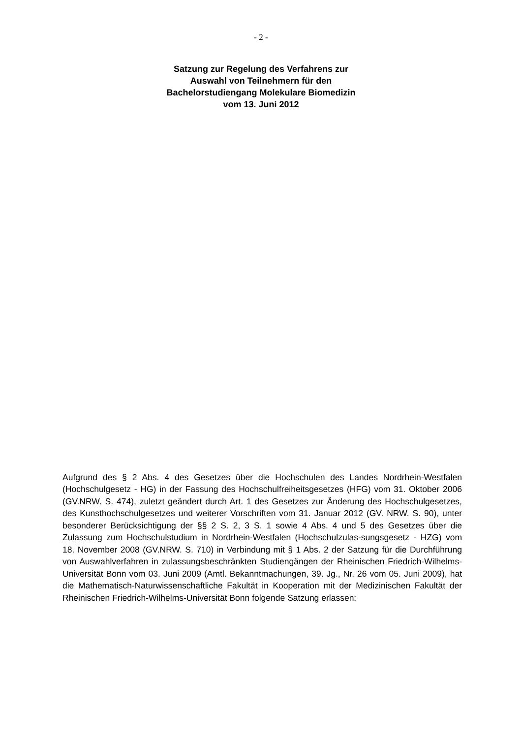- 2 -
Satzung zur Regelung des Verfahrens zur
Auswahl von Teilnehmern für den
Bachelorstudiengang Molekulare Biomedizin
vom 13. Juni 2012
Aufgrund des § 2 Abs. 4 des Gesetzes über die Hochschulen des Landes Nordrhein-Westfalen (Hochschulgesetz - HG) in der Fassung des Hochschulfreiheitsgesetzes (HFG) vom 31. Oktober 2006 (GV.NRW. S. 474), zuletzt geändert durch Art. 1 des Gesetzes zur Änderung des Hochschulgesetzes, des Kunsthochschulgesetzes und weiterer Vorschriften vom 31. Januar 2012 (GV. NRW. S. 90), unter besonderer Berücksichtigung der §§ 2 S. 2, 3 S. 1 sowie 4 Abs. 4 und 5 des Gesetzes über die Zulassung zum Hochschulstudium in Nordrhein-Westfalen (Hochschulzulas-sungsgesetz - HZG) vom 18. November 2008 (GV.NRW. S. 710) in Verbindung mit § 1 Abs. 2 der Satzung für die Durchführung von Auswahlverfahren in zulassungsbeschränkten Studiengängen der Rheinischen Friedrich-Wilhelms-Universität Bonn vom 03. Juni 2009 (Amtl. Bekanntmachungen, 39. Jg., Nr. 26 vom 05. Juni 2009), hat die Mathematisch-Naturwissenschaftliche Fakultät in Kooperation mit der Medizinischen Fakultät der Rheinischen Friedrich-Wilhelms-Universität Bonn folgende Satzung erlassen: